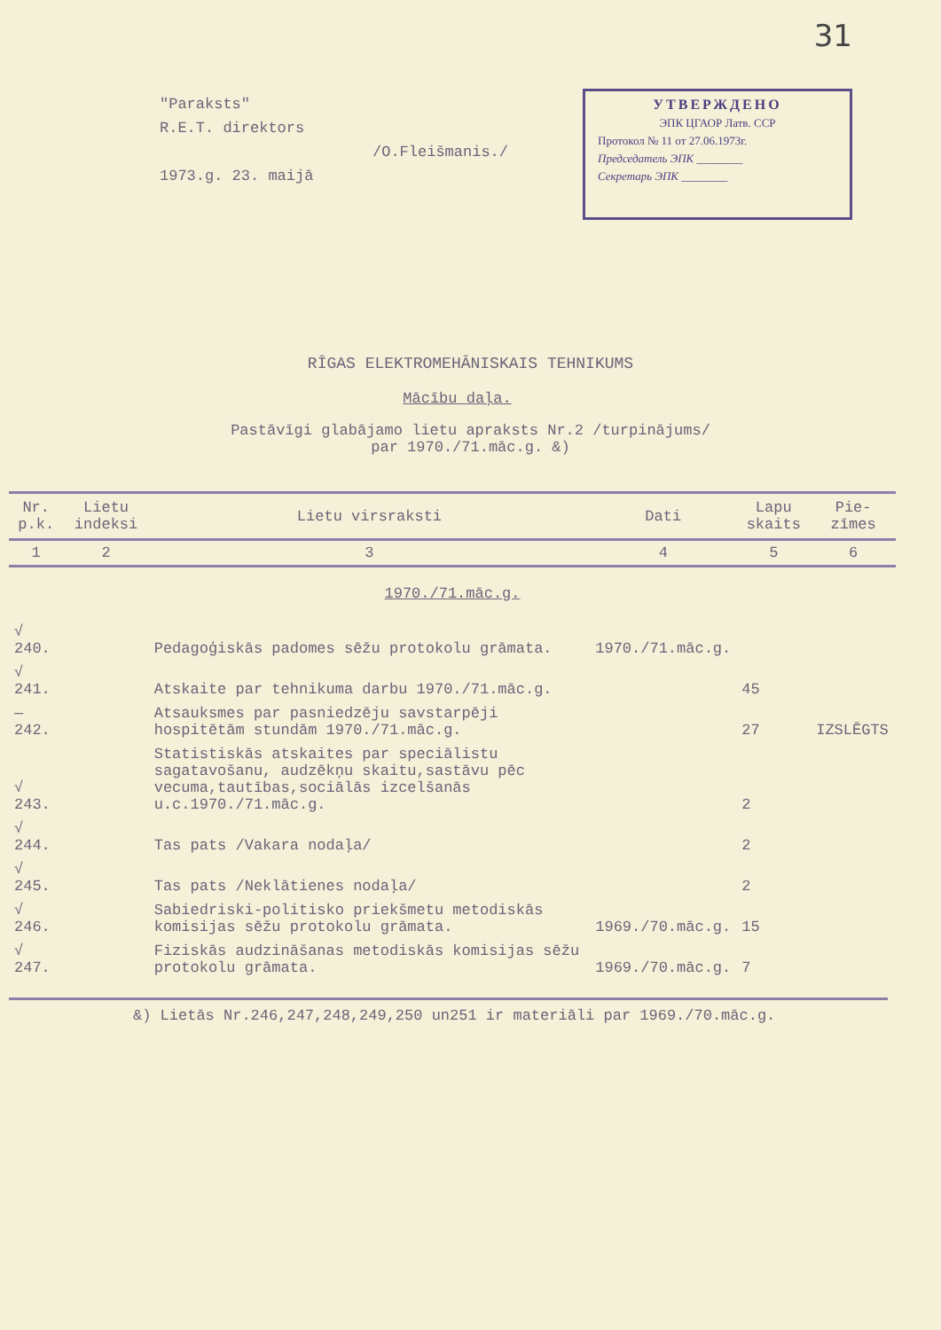31
"Paraksts"
R.E.T. direktors
/O.Fleišmanis./
1973.g. 23. maijā
УТВЕРЖДЕНО
ЭПК ЦГАОР Латв. ССР
Протокол № 11 от 27.06.1973г.
Председатель ЭПК ________
Секретарь ЭПК ________
RĪGAS ELEKTROMEHĀNISKAIS TEHNIKUMS
Mācību daļa.
Pastāvīgi glabājamo lietu apraksts Nr.2 /turpinājums/
par 1970./71.māc.g. &)
| Nr. p.k. | Lietu indeksi | Lietu virsraksti | Dati | Lapu skaits | Pie-zīmes |
| --- | --- | --- | --- | --- | --- |
| 1 | 2 | 3 | 4 | 5 | 6 |
| 1970./71.māc.g. | | | | | |
| √ 240. | | Pedagoģiskās padomes sēžu protokolu grāmata. | 1970./71.māc.g. | | |
| √ 241. | | Atskaite par tehnikuma darbu 1970./71.māc.g. | | 45 | |
| — 242. | | Atsauksmes par pasniedzēju savstarpēji hospitētām stundām 1970./71.māc.g. | | 27 | IZSLĒGTS |
| √ 243. | | Statistiskās atskaites par speciālistu sagatavošanu, audzēkņu skaitu,sastāvu pēc vecuma,tautības,sociālās izcelšanās u.c.1970./71.māc.g. | | 2 | |
| √ 244. | | Tas pats /Vakara nodaļa/ | | 2 | |
| √ 245. | | Tas pats /Neklātienes nodaļa/ | | 2 | |
| √ 246. | | Sabiedriski-politisko priekšmetu metodiskās komisijas sēžu protokolu grāmata. | 1969./70.māc.g. | 15 | |
| √ 247. | | Fiziskās audzināšanas metodiskās komisijas sēžu protokolu grāmata. | 1969./70.māc.g. | 7 | |
&) Lietās Nr.246,247,248,249,250 un251 ir materiāli par 1969./70.māc.g.